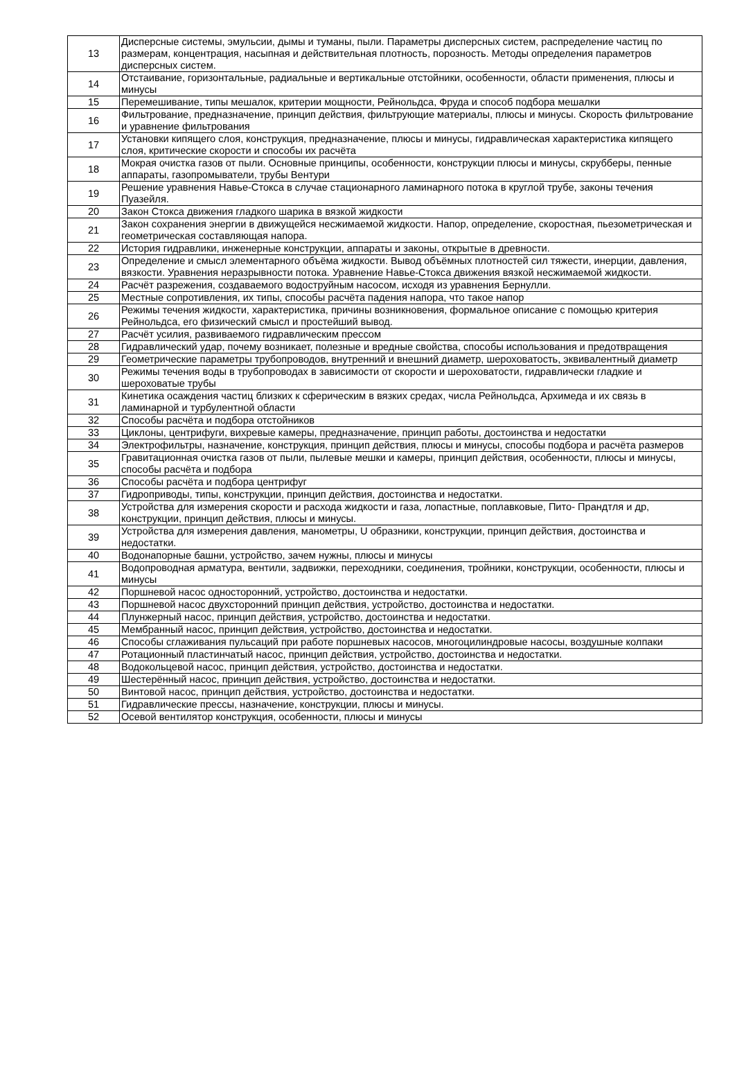| 13 | Дисперсные системы, эмульсии, дымы и туманы, пыли. Параметры дисперсных систем, распределение частиц по размерам, концентрация, насыпная и действительная плотность, порозность. Методы определения параметров дисперсных систем. |
| 14 | Отстаивание, горизонтальные, радиальные и вертикальные отстойники, особенности, области применения, плюсы и минусы |
| 15 | Перемешивание, типы мешалок, критерии мощности, Рейнольдса, Фруда и способ подбора мешалки |
| 16 | Фильтрование, предназначение, принцип действия, фильтрующие материалы, плюсы и минусы. Скорость фильтрование и уравнение фильтрования |
| 17 | Установки кипящего слоя, конструкция, предназначение, плюсы и минусы, гидравлическая характеристика кипящего слоя, критические скорости и способы их расчёта |
| 18 | Мокрая очистка газов от пыли. Основные принципы, особенности, конструкции плюсы и минусы, скрубберы, пенные аппараты, газопромыватели, трубы Вентури |
| 19 | Решение уравнения Навье-Стокса в случае стационарного ламинарного потока в круглой трубе, законы течения Пуазейля. |
| 20 | Закон Стокса движения гладкого шарика в вязкой жидкости |
| 21 | Закон сохранения энергии в движущейся несжимаемой жидкости. Напор, определение, скоростная, пьезометрическая и геометрическая составляющая напора. |
| 22 | История гидравлики, инженерные конструкции, аппараты и законы, открытые в древности. |
| 23 | Определение и смысл элементарного объёма жидкости. Вывод объёмных плотностей сил тяжести, инерции, давления, вязкости. Уравнения неразрывности потока. Уравнение Навье-Стокса движения вязкой несжимаемой жидкости. |
| 24 | Расчёт разрежения, создаваемого водоструйным насосом, исходя из уравнения Бернулли. |
| 25 | Местные сопротивления, их типы, способы расчёта падения напора, что такое напор |
| 26 | Режимы течения жидкости, характеристика, причины возникновения, формальное описание с помощью критерия Рейнольдса, его физический смысл и простейший вывод. |
| 27 | Расчёт усилия, развиваемого гидравлическим прессом |
| 28 | Гидравлический удар, почему возникает, полезные и вредные свойства, способы использования и предотвращения |
| 29 | Геометрические параметры трубопроводов, внутренний и внешний диаметр, шероховатость, эквивалентный диаметр |
| 30 | Режимы течения воды в трубопроводах в зависимости от скорости и шероховатости, гидравлически гладкие и шероховатые трубы |
| 31 | Кинетика осаждения частиц близких к сферическим в вязких средах, числа Рейнольдса, Архимеда и их связь в ламинарной и турбулентной области |
| 32 | Способы расчёта и подбора отстойников |
| 33 | Циклоны, центрифуги, вихревые камеры, предназначение, принцип работы, достоинства и недостатки |
| 34 | Электрофильтры, назначение, конструкция, принцип действия, плюсы и минусы, способы подбора и расчёта размеров |
| 35 | Гравитационная очистка газов от пыли, пылевые мешки и камеры, принцип действия, особенности, плюсы и минусы, способы расчёта и подбора |
| 36 | Способы расчёта и подбора центрифуг |
| 37 | Гидроприводы, типы, конструкции, принцип действия, достоинства и недостатки. |
| 38 | Устройства для измерения скорости и расхода жидкости и газа, лопастные, поплавковые, Пито- Прандтля и др, конструкции, принцип действия, плюсы и минусы. |
| 39 | Устройства для измерения давления, манометры, U образники, конструкции, принцип действия, достоинства и недостатки. |
| 40 | Водонапорные башни, устройство, зачем нужны, плюсы и минусы |
| 41 | Водопроводная арматура, вентили, задвижки, переходники, соединения, тройники, конструкции, особенности, плюсы и минусы |
| 42 | Поршневой насос односторонний, устройство, достоинства и недостатки. |
| 43 | Поршневой насос двухсторонний принцип действия, устройство, достоинства и недостатки. |
| 44 | Плунжерный насос, принцип действия, устройство, достоинства и недостатки. |
| 45 | Мембранный насос, принцип действия, устройство, достоинства и недостатки. |
| 46 | Способы сглаживания пульсаций при работе поршневых насосов, многоцилиндровые насосы, воздушные колпаки |
| 47 | Ротационный пластинчатый насос, принцип действия, устройство, достоинства и недостатки. |
| 48 | Водокольцевой насос, принцип действия, устройство, достоинства и недостатки. |
| 49 | Шестерённый насос, принцип действия, устройство, достоинства и недостатки. |
| 50 | Винтовой насос, принцип действия, устройство, достоинства и недостатки. |
| 51 | Гидравлические прессы, назначение, конструкции, плюсы и минусы. |
| 52 | Осевой вентилятор конструкция, особенности, плюсы и минусы |